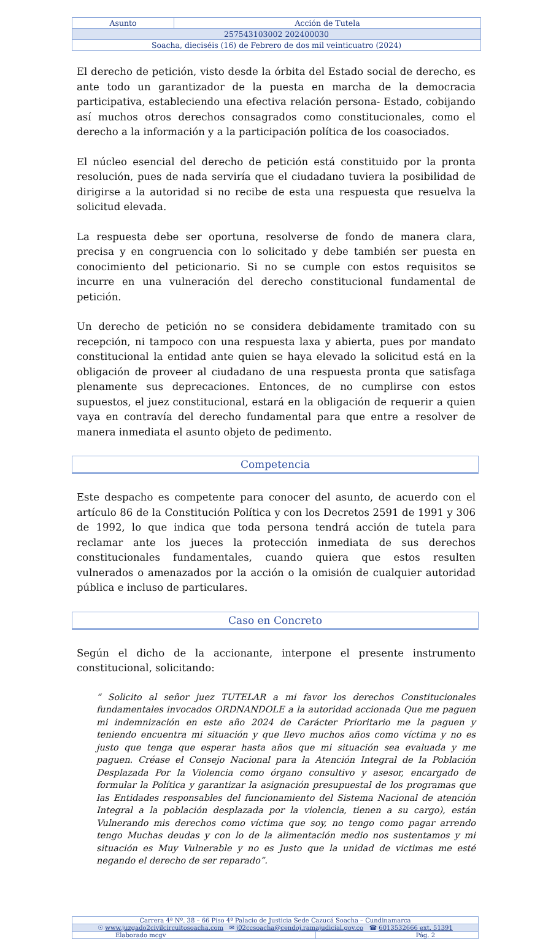| Asunto | Acción de Tutela |
| 257543103002 202400030 | |
| Soacha, dieciséis (16) de Febrero de dos mil veinticuatro (2024) | |
El derecho de petición, visto desde la órbita del Estado social de derecho, es ante todo un garantizador de la puesta en marcha de la democracia participativa, estableciendo una efectiva relación persona- Estado, cobijando así muchos otros derechos consagrados como constitucionales, como el derecho a la información y a la participación política de los coasociados.
El núcleo esencial del derecho de petición está constituido por la pronta resolución, pues de nada serviría que el ciudadano tuviera la posibilidad de dirigirse a la autoridad si no recibe de esta una respuesta que resuelva la solicitud elevada.
La respuesta debe ser oportuna, resolverse de fondo de manera clara, precisa y en congruencia con lo solicitado y debe también ser puesta en conocimiento del peticionario. Si no se cumple con estos requisitos se incurre en una vulneración del derecho constitucional fundamental de petición.
Un derecho de petición no se considera debidamente tramitado con su recepción, ni tampoco con una respuesta laxa y abierta, pues por mandato constitucional la entidad ante quien se haya elevado la solicitud está en la obligación de proveer al ciudadano de una respuesta pronta que satisfaga plenamente sus deprecaciones. Entonces, de no cumplirse con estos supuestos, el juez constitucional, estará en la obligación de requerir a quien vaya en contravía del derecho fundamental para que entre a resolver de manera inmediata el asunto objeto de pedimento.
Competencia
Este despacho es competente para conocer del asunto, de acuerdo con el artículo 86 de la Constitución Política y con los Decretos 2591 de 1991 y 306 de 1992, lo que indica que toda persona tendrá acción de tutela para reclamar ante los jueces la protección inmediata de sus derechos constitucionales fundamentales, cuando quiera que estos resulten vulnerados o amenazados por la acción o la omisión de cualquier autoridad pública e incluso de particulares.
Caso en Concreto
Según el dicho de la accionante, interpone el presente instrumento constitucional, solicitando:
“ Solicito al señor juez TUTELAR a mi favor los derechos Constitucionales fundamentales invocados ORDNANDOLE a la autoridad accionada Que me paguen mi indemnización en este año 2024 de Carácter Prioritario me la paguen y teniendo encuentra mi situación y que llevo muchos años como víctima y no es justo que tenga que esperar hasta años que mi situación sea evaluada y me paguen. Créase el Consejo Nacional para la Atención Integral de la Población Desplazada Por la Violencia como órgano consultivo y asesor, encargado de formular la Política y garantizar la asignación presupuestal de los programas que las Entidades responsables del funcionamiento del Sistema Nacional de atención Integral a la población desplazada por la violencia, tienen a su cargo), están Vulnerando mis derechos como víctima que soy, no tengo como pagar arrendo tengo Muchas deudas y con lo de la alimentación medio nos sustentamos y mi situación es Muy Vulnerable y no es Justo que la unidad de victimas me esté negando el derecho de ser reparado”.
| Carrera 4ª Nº. 38 – 66 Piso 4º Palacio de Justicia Sede Cazucá Soacha – Cundinamarca | |
| ☉ www.juzgado2civilcircuitosoacha.com ✉ j02ccsoacha@cendoj.ramajudicial.gov.co ☎ 6013532666 ext. 51391 | |
| Elaborado mcgv | Pág. 2 |